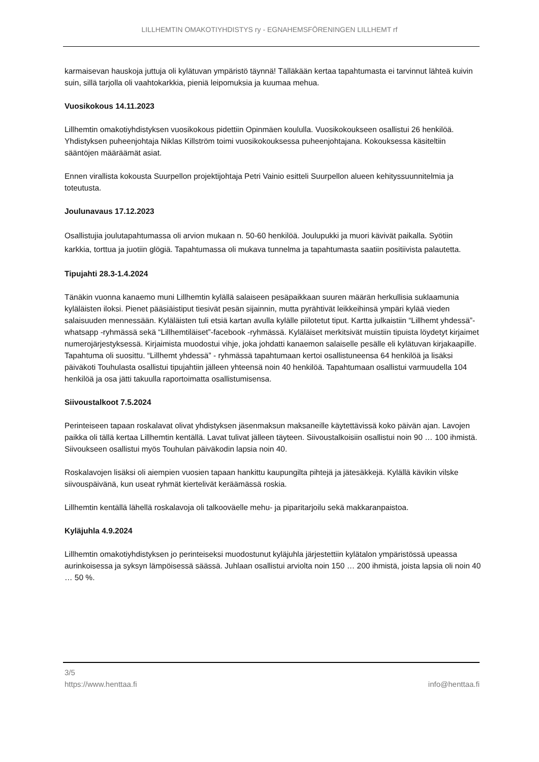LILLHEMTIN OMAKOTIYHDISTYS ry - EGNAHEMSFÖRENINGEN LILLHEMT rf
karmaisevan hauskoja juttuja oli kylätuvan ympäristö täynnä! Tälläkään kertaa tapahtumasta ei tarvinnut lähteä kuivin suin, sillä tarjolla oli vaahtokarkkia, pieniä leipomuksia ja kuumaa mehua.
Vuosikokous 14.11.2023
Lillhemtin omakotiyhdistyksen vuosikokous pidettiin Opinmäen koululla. Vuosikokoukseen osallistui 26 henkilöä. Yhdistyksen puheenjohtaja Niklas Killström toimi vuosikokouksessa puheenjohtajana. Kokouksessa käsiteltiin sääntöjen määräämät asiat.
Ennen virallista kokousta Suurpellon projektijohtaja Petri Vainio esitteli Suurpellon alueen kehityssuunnitelmia ja toteutusta.
Joulunavaus 17.12.2023
Osallistujia joulutapahtumassa oli arvion mukaan n. 50-60 henkilöä. Joulupukki ja muori kävivät paikalla. Syötiin karkkia, torttua ja juotiin glögiä. Tapahtumassa oli mukava tunnelma ja tapahtumasta saatiin positiivista palautetta.
Tipujahti 28.3-1.4.2024
Tänäkin vuonna kanaemo muni Lillhemtin kylällä salaiseen pesäpaikkaan suuren määrän herkullisia suklaamunia kyläläisten iloksi. Pienet pääsiäistiput tiesivät pesän sijainnin, mutta pyrähtivät leikkeihinsä ympäri kylää vieden salaisuuden mennessään. Kyläläisten tuli etsiä kartan avulla kylälle piilotetut tiput. Kartta julkaistiin “Lillhemt yhdessä”-whatsapp -ryhmässä sekä “Lillhemtiläiset”-facebook -ryhmässä. Kyläläiset merkitsivät muistiin tipuista löydetyt kirjaimet numerojärjestyksessä. Kirjaimista muodostui vihje, joka johdatti kanaemon salaiselle pesälle eli kylätuvan kirjakaapille. Tapahtuma oli suosittu. “Lillhemt yhdessä” - ryhmässä tapahtumaan kertoi osallistuneensa 64 henkilöä ja lisäksi päiväkoti Touhulasta osallistui tipujahtiin jälleen yhteensä noin 40 henkilöä. Tapahtumaan osallistui varmuudella 104 henkilöä ja osa jätti takuulla raportoimatta osallistumisensa.
Siivoustalkoot 7.5.2024
Perinteiseen tapaan roskalavat olivat yhdistyksen jäsenmaksun maksaneille käytettävissä koko päivän ajan. Lavojen paikka oli tällä kertaa Lillhemtin kentällä. Lavat tulivat jälleen täyteen. Siivoustalkoisiin osallistui noin 90 … 100 ihmistä. Siivoukseen osallistui myös Touhulan päiväkodin lapsia noin 40.
Roskalavojen lisäksi oli aiempien vuosien tapaan hankittu kaupungilta pihtejä ja jätesäkkejä. Kylällä kävikin vilske siivouspäivänä, kun useat ryhmät kiertelivät keräämässä roskia.
Lillhemtin kentällä lähellä roskalavoja oli talkooväelle mehu- ja piparitarjoilu sekä makkaranpaistoa.
Kyläjuhla 4.9.2024
Lillhemtin omakotiyhdistyksen jo perinteiseksi muodostunut kyläjuhla järjestettiin kylätalon ympäristössä upeassa aurinkoisessa ja syksyn lämpöisessä säässä. Juhlaan osallistui arviolta noin 150 … 200 ihmistä, joista lapsia oli noin 40 … 50 %.
3/5
https://www.henttaa.fi info@henttaa.fi